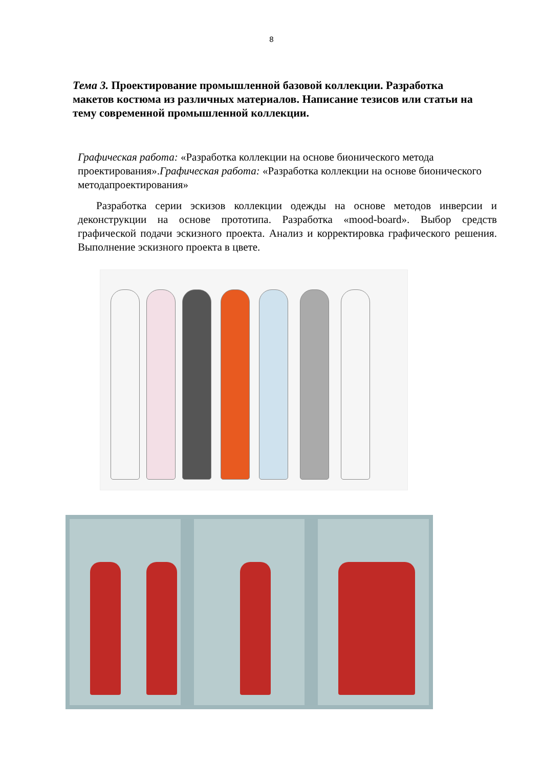8
Тема 3. Проектирование промышленной базовой коллекции. Разработка макетов костюма из различных материалов. Написание тезисов или статьи на тему современной промышленной коллекции.
Графическая работа: «Разработка коллекции на основе бионического метода проектирования».Графическая работа: «Разработка коллекции на основе бионического методапроектирования»
Разработка серии эскизов коллекции одежды на основе методов инверсии и деконструкции на основе прототипа. Разработка «mood-board». Выбор средств графической подачи эскизного проекта. Анализ и корректировка графического решения. Выполнение эскизного проекта в цвете.